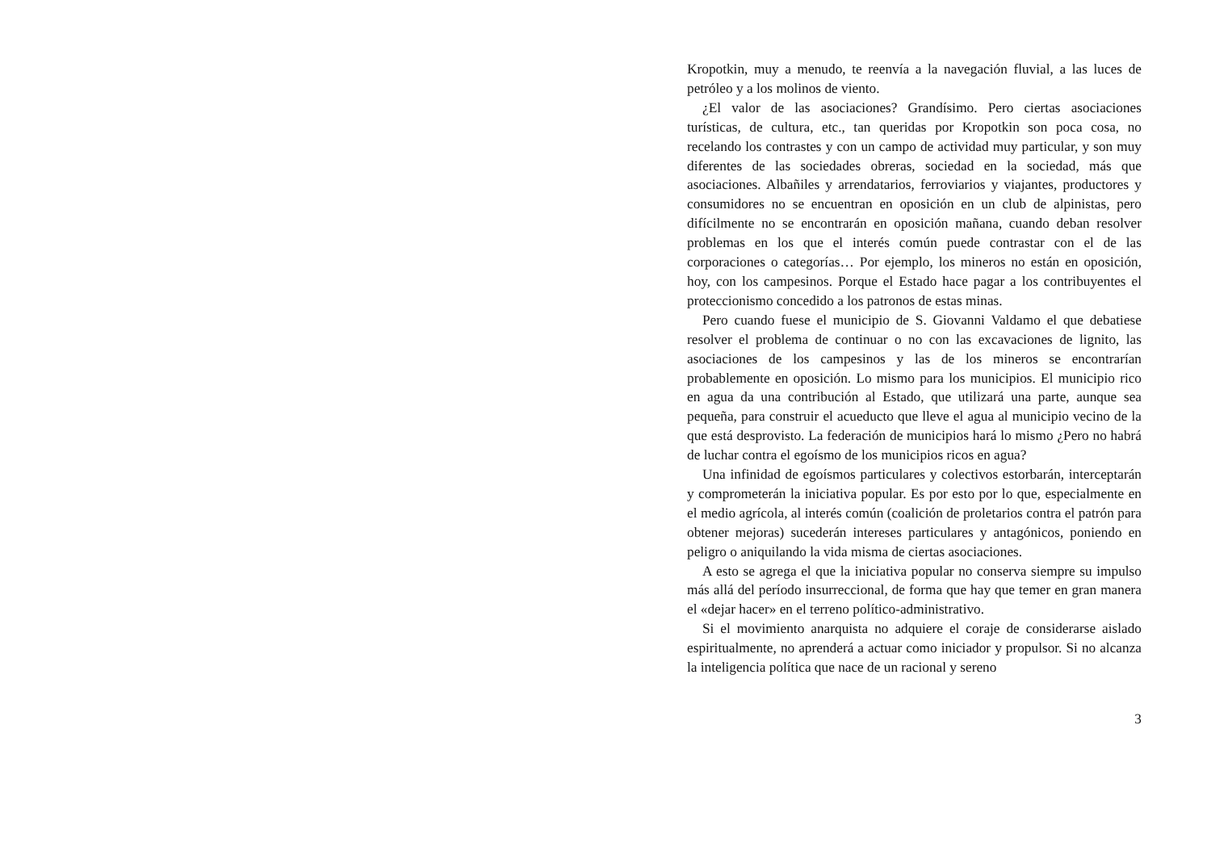Kropotkin, muy a menudo, te reenvía a la navegación fluvial, a las luces de petróleo y a los molinos de viento.
¿El valor de las asociaciones? Grandísimo. Pero ciertas asociaciones turísticas, de cultura, etc., tan queridas por Kropotkin son poca cosa, no recelando los contrastes y con un campo de actividad muy particular, y son muy diferentes de las sociedades obreras, sociedad en la sociedad, más que asociaciones. Albañiles y arrendatarios, ferroviarios y viajantes, productores y consumidores no se encuentran en oposición en un club de alpinistas, pero difícilmente no se encontrarán en oposición mañana, cuando deban resolver problemas en los que el interés común puede contrastar con el de las corporaciones o categorías… Por ejemplo, los mineros no están en oposición, hoy, con los campesinos. Porque el Estado hace pagar a los contribuyentes el proteccionismo concedido a los patronos de estas minas.
Pero cuando fuese el municipio de S. Giovanni Valdamo el que debatiese resolver el problema de continuar o no con las excavaciones de lignito, las asociaciones de los campesinos y las de los mineros se encontrarían probablemente en oposición. Lo mismo para los municipios. El municipio rico en agua da una contribución al Estado, que utilizará una parte, aunque sea pequeña, para construir el acueducto que lleve el agua al municipio vecino de la que está desprovisto. La federación de municipios hará lo mismo ¿Pero no habrá de luchar contra el egoísmo de los municipios ricos en agua?
Una infinidad de egoísmos particulares y colectivos estorbarán, interceptarán y comprometerán la iniciativa popular. Es por esto por lo que, especialmente en el medio agrícola, al interés común (coalición de proletarios contra el patrón para obtener mejoras) sucederán intereses particulares y antagónicos, poniendo en peligro o aniquilando la vida misma de ciertas asociaciones.
A esto se agrega el que la iniciativa popular no conserva siempre su impulso más allá del período insurreccional, de forma que hay que temer en gran manera el «dejar hacer» en el terreno político-administrativo.
Si el movimiento anarquista no adquiere el coraje de considerarse aislado espiritualmente, no aprenderá a actuar como iniciador y propulsor. Si no alcanza la inteligencia política que nace de un racional y sereno
3